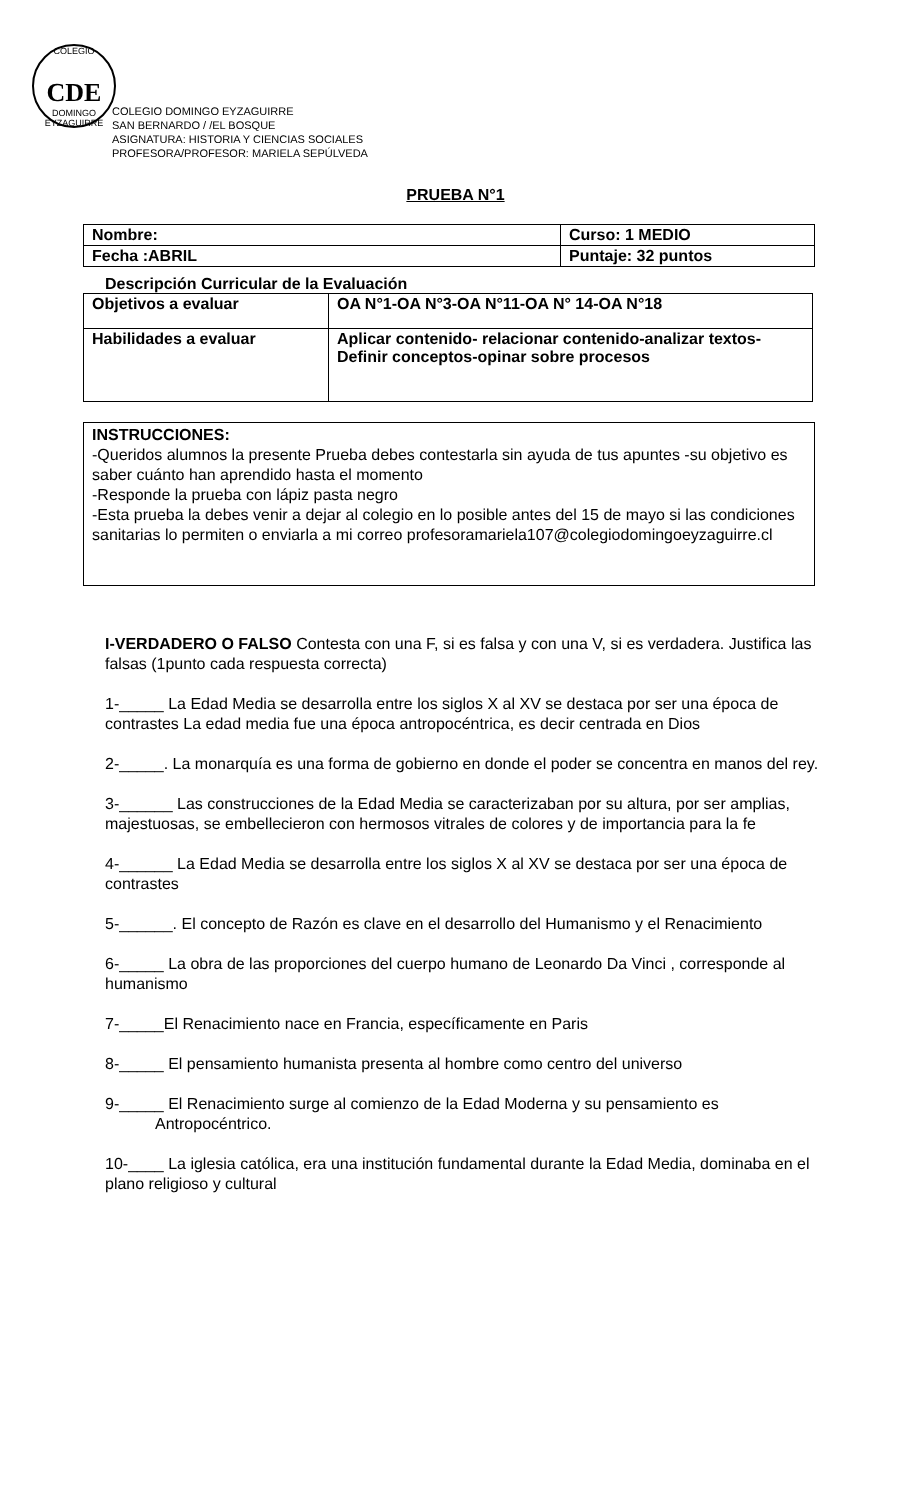COLEGIO
CDE
DOMINGO EYZAGUIRRE
COLEGIO DOMINGO EYZAGUIRRE
SAN BERNARDO / /EL BOSQUE
ASIGNATURA: HISTORIA Y CIENCIAS SOCIALES
PROFESORA/PROFESOR: MARIELA SEPÚLVEDA
PRUEBA N°1
| Nombre: | Curso: 1 MEDIO |
| Fecha :ABRIL | Puntaje: 32 puntos |
Descripción Curricular de la Evaluación
| Objetivos a evaluar | OA N°1-OA N°3-OA N°11-OA N° 14-OA N°18 |
| Habilidades a evaluar | Aplicar contenido- relacionar contenido-analizar textos-Definir conceptos-opinar sobre procesos |
INSTRUCCIONES:
-Queridos alumnos la presente Prueba debes contestarla sin ayuda de tus apuntes -su objetivo es saber cuánto han aprendido hasta el momento
-Responde la prueba con lápiz pasta negro
-Esta prueba la debes venir a dejar al colegio en lo posible antes del 15 de mayo si las condiciones sanitarias lo permiten o enviarla a mi correo profesoramariela107@colegiodomingoeyzaguirre.cl
I-VERDADERO O FALSO Contesta con una F, si es falsa y con una V, si es verdadera. Justifica las falsas (1punto cada respuesta correcta)
1-_____ La Edad Media se desarrolla entre los siglos X al XV se destaca por ser una época de contrastes La edad media fue una época antropocéntrica, es decir centrada en Dios
2-_____. La monarquía es una forma de gobierno en donde el poder se concentra en manos del rey.
3-______ Las construcciones de la Edad Media se caracterizaban por su altura, por ser amplias, majestuosas, se embellecieron con hermosos vitrales de colores y de importancia para la fe
4-______ La Edad Media se desarrolla entre los siglos X al XV se destaca por ser una época de contrastes
5-______. El concepto de Razón es clave en el desarrollo del Humanismo y el Renacimiento
6-_____ La obra de las proporciones del cuerpo humano de Leonardo Da Vinci , corresponde al humanismo
7-_____El Renacimiento nace en Francia, específicamente en Paris
8-_____ El pensamiento humanista presenta al hombre como centro del universo
9-_____ El Renacimiento surge al comienzo de la Edad Moderna y su pensamiento es
Antropocéntrico.
10-____ La iglesia católica, era una institución fundamental durante la Edad Media, dominaba en el plano religioso y cultural